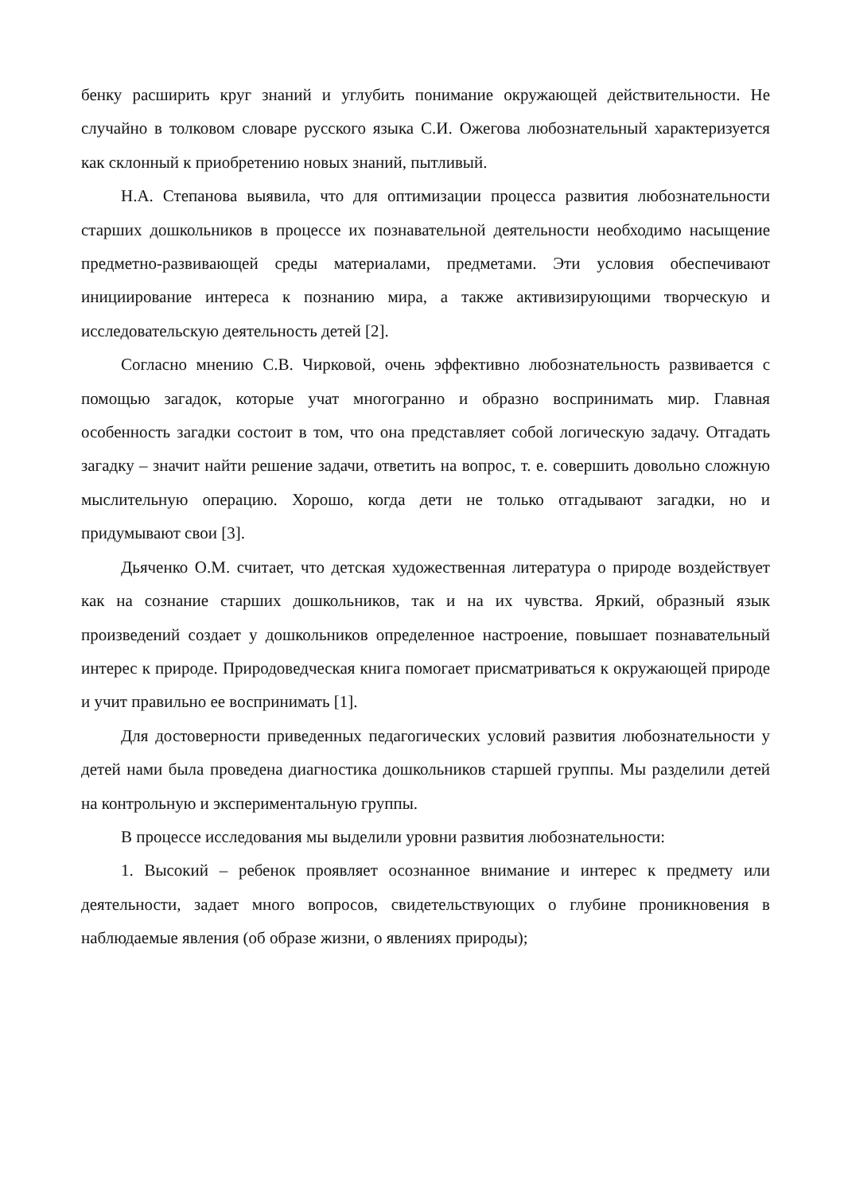бенку расширить круг знаний и углубить понимание окружающей действительности. Не случайно в толковом словаре русского языка С.И. Ожегова любознательный характеризуется как склонный к приобретению новых знаний, пытливый.
Н.А. Степанова выявила, что для оптимизации процесса развития любознательности старших дошкольников в процессе их познавательной деятельности необходимо насыщение предметно-развивающей среды материалами, предметами. Эти условия обеспечивают инициирование интереса к познанию мира, а также активизирующими творческую и исследовательскую деятельность детей [2].
Согласно мнению С.В. Чирковой, очень эффективно любознательность развивается с помощью загадок, которые учат многогранно и образно воспринимать мир. Главная особенность загадки состоит в том, что она представляет собой логическую задачу. Отгадать загадку – значит найти решение задачи, ответить на вопрос, т. е. совершить довольно сложную мыслительную операцию. Хорошо, когда дети не только отгадывают загадки, но и придумывают свои [3].
Дьяченко О.М. считает, что детская художественная литература о природе воздействует как на сознание старших дошкольников, так и на их чувства. Яркий, образный язык произведений создает у дошкольников определенное настроение, повышает познавательный интерес к природе. Природоведческая книга помогает присматриваться к окружающей природе и учит правильно ее воспринимать [1].
Для достоверности приведенных педагогических условий развития любознательности у детей нами была проведена диагностика дошкольников старшей группы. Мы разделили детей на контрольную и экспериментальную группы.
В процессе исследования мы выделили уровни развития любознательности:
1. Высокий – ребенок проявляет осознанное внимание и интерес к предмету или деятельности, задает много вопросов, свидетельствующих о глубине проникновения в наблюдаемые явления (об образе жизни, о явлениях природы);